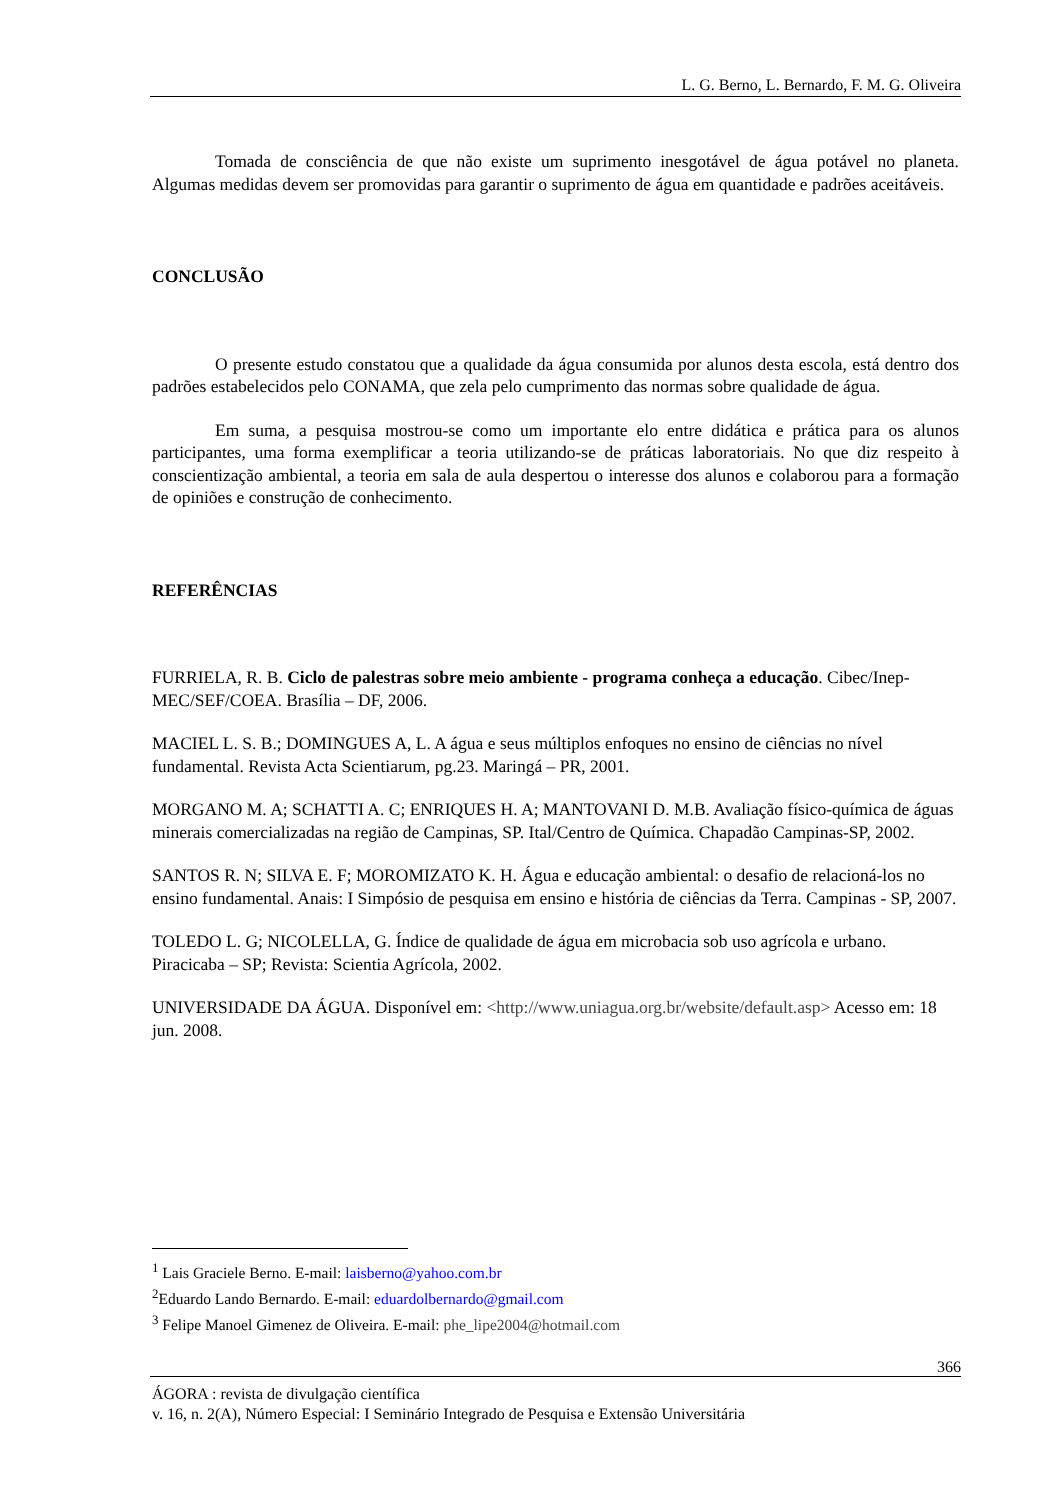L. G. Berno, L. Bernardo, F. M. G. Oliveira
Tomada de consciência de que não existe um suprimento inesgotável de água potável no planeta. Algumas medidas devem ser promovidas para garantir o suprimento de água em quantidade e padrões aceitáveis.
CONCLUSÃO
O presente estudo constatou que a qualidade da água consumida por alunos desta escola, está dentro dos padrões estabelecidos pelo CONAMA, que zela pelo cumprimento das normas sobre qualidade de água.
Em suma, a pesquisa mostrou-se como um importante elo entre didática e prática para os alunos participantes, uma forma exemplificar a teoria utilizando-se de práticas laboratoriais. No que diz respeito à conscientização ambiental, a teoria em sala de aula despertou o interesse dos alunos e colaborou para a formação de opiniões e construção de conhecimento.
REFERÊNCIAS
FURRIELA, R. B. Ciclo de palestras sobre meio ambiente - programa conheça a educação. Cibec/Inep- MEC/SEF/COEA. Brasília – DF, 2006.
MACIEL L. S. B.; DOMINGUES A, L. A água e seus múltiplos enfoques no ensino de ciências no nível fundamental. Revista Acta Scientiarum, pg.23. Maringá – PR, 2001.
MORGANO M. A; SCHATTI A. C; ENRIQUES H. A; MANTOVANI D. M.B. Avaliação físico-química de águas minerais comercializadas na região de Campinas, SP. Ital/Centro de Química. Chapadão Campinas-SP, 2002.
SANTOS R. N; SILVA E. F; MOROMIZATO K. H. Água e educação ambiental: o desafio de relacioná-los no ensino fundamental. Anais: I Simpósio de pesquisa em ensino e história de ciências da Terra. Campinas - SP, 2007.
TOLEDO L. G; NICOLELLA, G. Índice de qualidade de água em microbacia sob uso agrícola e urbano. Piracicaba – SP; Revista: Scientia Agrícola, 2002.
UNIVERSIDADE DA ÁGUA. Disponível em: <http://www.uniagua.org.br/website/default.asp> Acesso em: 18 jun. 2008.
<sup>1</sup> Lais Graciele Berno. E-mail: laisberno@yahoo.com.br
<sup>2</sup> Eduardo Lando Bernardo. E-mail: eduardolbernardo@gmail.com
<sup>3</sup> Felipe Manoel Gimenez de Oliveira. E-mail: phe_lipe2004@hotmail.com
366
ÁGORA : revista de divulgação científica
v. 16, n. 2(A), Número Especial: I Seminário Integrado de Pesquisa e Extensão Universitária